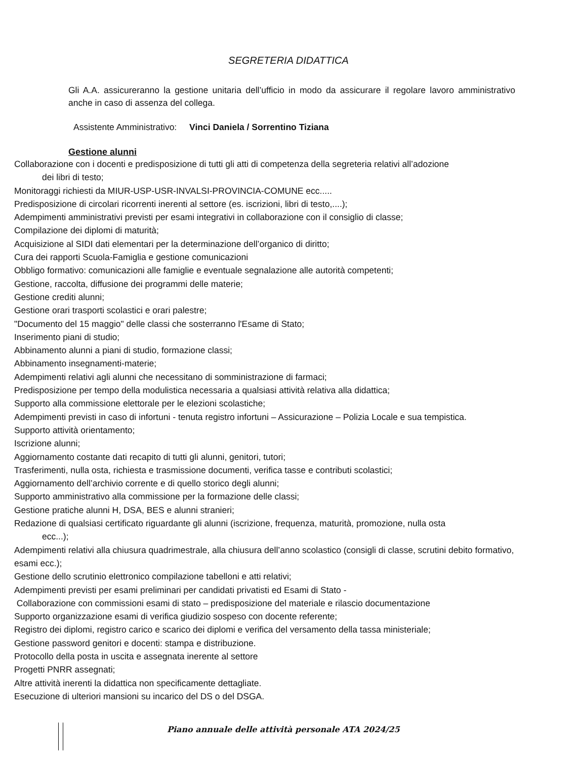SEGRETERIA DIDATTICA
Gli A.A. assicureranno la gestione unitaria dell’ufficio in modo da assicurare il regolare lavoro amministrativo anche in caso di assenza del collega.
Assistente Amministrativo: Vinci Daniela / Sorrentino Tiziana
Gestione alunni
Collaborazione con i docenti e predisposizione di tutti gli atti di competenza della segreteria relativi all’adozione
dei libri di testo;
Monitoraggi richiesti da MIUR-USP-USR-INVALSI-PROVINCIA-COMUNE ecc.....
Predisposizione di circolari ricorrenti inerenti al settore (es. iscrizioni, libri di testo,....);
Adempimenti amministrativi previsti per esami integrativi in collaborazione con il consiglio di classe;
Compilazione dei diplomi di maturità;
Acquisizione al SIDI dati elementari per la determinazione dell’organico di diritto;
Cura dei rapporti Scuola-Famiglia e gestione comunicazioni
Obbligo formativo: comunicazioni alle famiglie e eventuale segnalazione alle autorità competenti;
Gestione, raccolta, diffusione dei programmi delle materie;
Gestione crediti alunni;
Gestione orari trasporti scolastici e orari palestre;
"Documento del 15 maggio" delle classi che sosterranno l'Esame di Stato;
Inserimento piani di studio;
Abbinamento alunni a piani di studio, formazione classi;
Abbinamento insegnamenti-materie;
Adempimenti relativi agli alunni che necessitano di somministrazione di farmaci;
Predisposizione per tempo della modulistica necessaria a qualsiasi attività relativa alla didattica;
Supporto alla commissione elettorale per le elezioni scolastiche;
Adempimenti previsti in caso di infortuni - tenuta registro infortuni – Assicurazione – Polizia Locale e sua tempistica.
Supporto attività orientamento;
Iscrizione alunni;
Aggiornamento costante dati recapito di tutti gli alunni, genitori, tutori;
Trasferimenti, nulla osta, richiesta e trasmissione documenti, verifica tasse e contributi scolastici;
Aggiornamento dell’archivio corrente e di quello storico degli alunni;
Supporto amministrativo alla commissione per la formazione delle classi;
Gestione pratiche alunni H, DSA, BES e alunni stranieri;
Redazione di qualsiasi certificato riguardante gli alunni (iscrizione, frequenza, maturità, promozione, nulla osta
ecc...);
Adempimenti relativi alla chiusura quadrimestrale, alla chiusura dell’anno scolastico (consigli di classe, scrutini debito formativo, esami ecc.);
Gestione dello scrutinio elettronico compilazione tabelloni e atti relativi;
Adempimenti previsti per esami preliminari per candidati privatisti ed Esami di Stato -
Collaborazione con commissioni esami di stato – predisposizione del materiale e rilascio documentazione
Supporto organizzazione esami di verifica giudizio sospeso con docente referente;
Registro dei diplomi, registro carico e scarico dei diplomi e verifica del versamento della tassa ministeriale;
Gestione password genitori e docenti: stampa e distribuzione.
Protocollo della posta in uscita e assegnata inerente al settore
Progetti PNRR assegnati;
Altre attività inerenti la didattica non specificamente dettagliate.
Esecuzione di ulteriori mansioni su incarico del DS o del DSGA.
Piano annuale delle attività personale ATA 2024/25